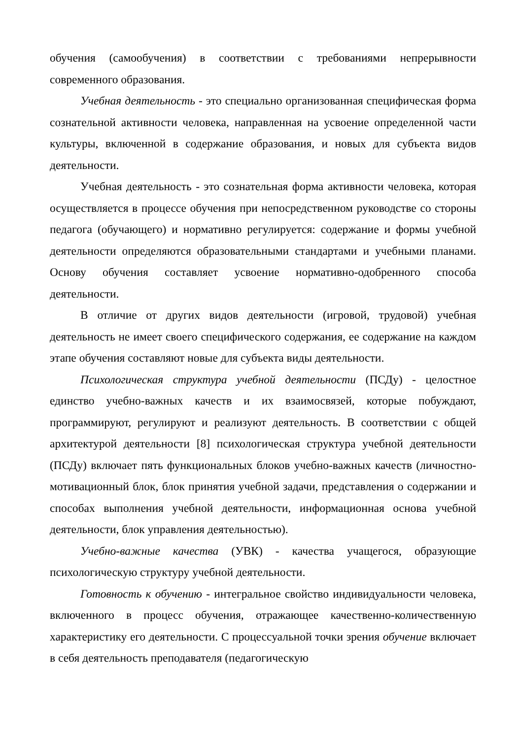обучения (самообучения) в соответствии с требованиями непрерывности современного образования.
Учебная деятельность - это специально организованная специфическая форма сознательной активности человека, направленная на усвоение определенной части культуры, включенной в содержание образования, и новых для субъекта видов деятельности.
Учебная деятельность - это сознательная форма активности человека, которая осуществляется в процессе обучения при непосредственном руководстве со стороны педагога (обучающего) и нормативно регулируется: содержание и формы учебной деятельности определяются образовательными стандартами и учебными планами. Основу обучения составляет усвоение нормативно-одобренного способа деятельности.
В отличие от других видов деятельности (игровой, трудовой) учебная деятельность не имеет своего специфического содержания, ее содержание на каждом этапе обучения составляют новые для субъекта виды деятельности.
Психологическая структура учебной деятельности (ПСДу) - целостное единство учебно-важных качеств и их взаимосвязей, которые побуждают, программируют, регулируют и реализуют деятельность. В соответствии с общей архитектурой деятельности [8] психологическая структура учебной деятельности (ПСДу) включает пять функциональных блоков учебно-важных качеств (личностно-мотивационный блок, блок принятия учебной задачи, представления о содержании и способах выполнения учебной деятельности, информационная основа учебной деятельности, блок управления деятельностью).
Учебно-важные качества (УВК) - качества учащегося, образующие психологическую структуру учебной деятельности.
Готовность к обучению - интегральное свойство индивидуальности человека, включенного в процесс обучения, отражающее качественно-количественную характеристику его деятельности. С процессуальной точки зрения обучение включает в себя деятельность преподавателя (педагогическую